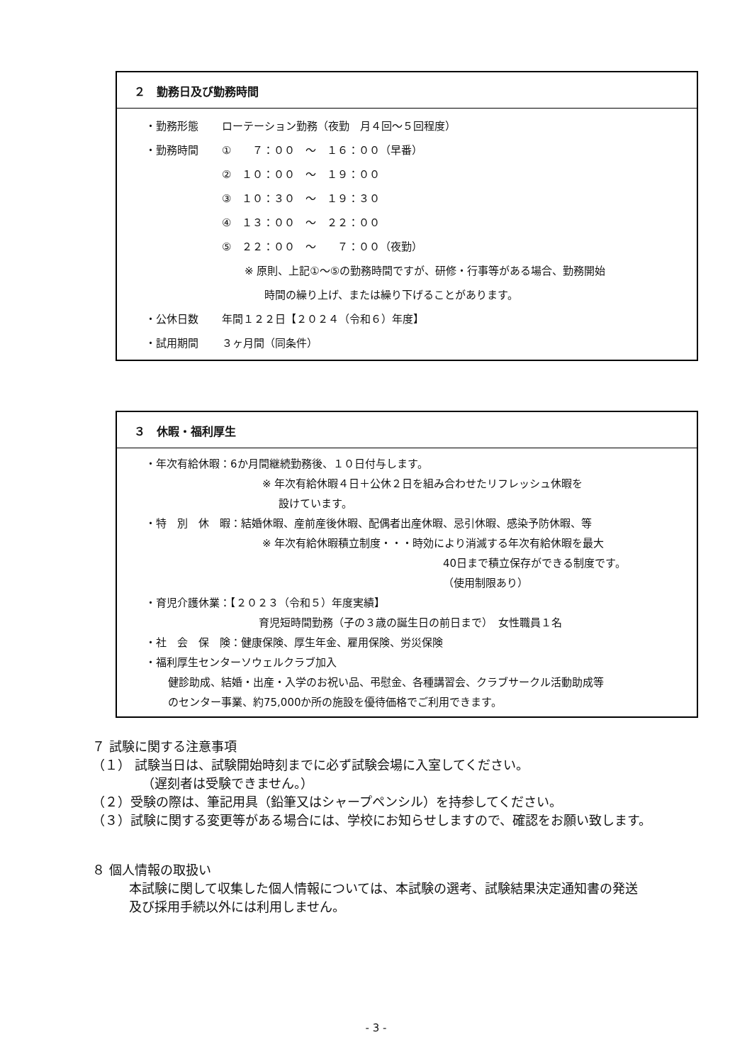２　勤務日及び勤務時間
・勤務形態 ローテーション勤務（夜勤　月４回～５回程度）
・勤務時間 ①　　７：００　～　１６：００（早番）
②　１０：００　～　１９：００
③　１０：３０　～　１９：３０
④　１３：００　～　２２：００
⑤　２２：００　～　　７：００（夜勤）
※ 原則、上記①～⑤の勤務時間ですが、研修・行事等がある場合、勤務開始
時間の繰り上げ、または繰り下げることがあります。
・公休日数 年間１２２日【２０２４（令和６）年度】
・試用期間 ３ヶ月間（同条件）
３　休暇・福利厚生
・年次有給休暇：6か月間継続勤務後、１０日付与します。
※ 年次有給休暇４日＋公休２日を組み合わせたリフレッシュ休暇を
設けています。
・特　別　休　暇：結婚休暇、産前産後休暇、配偶者出産休暇、忌引休暇、感染予防休暇、等
※ 年次有給休暇積立制度・・・時効により消滅する年次有給休暇を最大
40日まで積立保存ができる制度です。
（使用制限あり）
・育児介護休業：【２０２３（令和５）年度実績】
育児短時間勤務（子の３歳の誕生日の前日まで）　女性職員１名
・社　会　保　険：健康保険、厚生年金、雇用保険、労災保険
・福利厚生センターソウェルクラブ加入
健診助成、結婚・出産・入学のお祝い品、弔慰金、各種講習会、クラブサークル活動助成等
のセンター事業、約75,000か所の施設を優待価格でご利用できます。
７ 試験に関する注意事項
（１） 試験当日は、試験開始時刻までに必ず試験会場に入室してください。
（遅刻者は受験できません。）
（２）受験の際は、筆記用具（鉛筆又はシャープペンシル）を持参してください。
（３）試験に関する変更等がある場合には、学校にお知らせしますので、確認をお願い致します。
８ 個人情報の取扱い
本試験に関して収集した個人情報については、本試験の選考、試験結果決定通知書の発送
及び採用手続以外には利用しません。
- 3 -